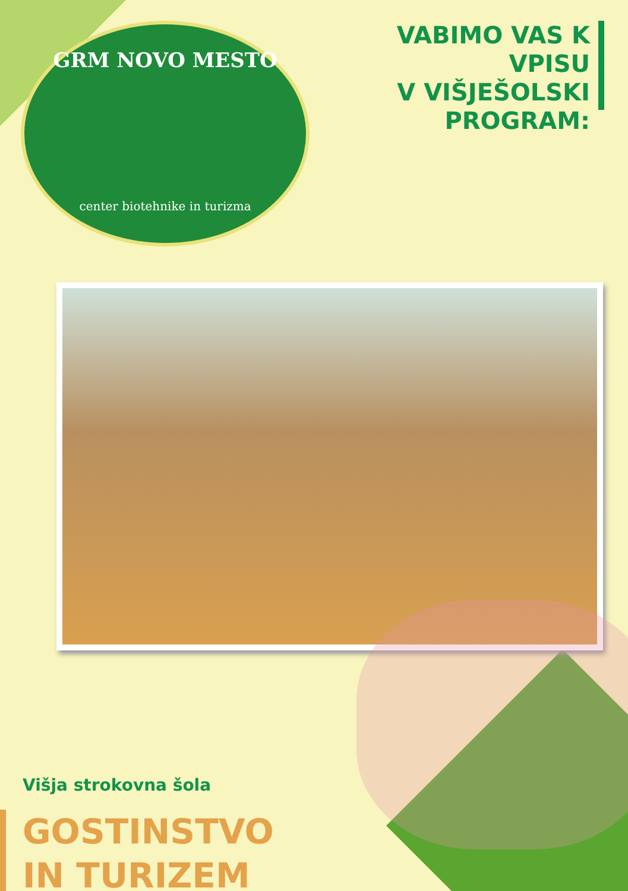GRM NOVO MESTO
center biotehnike in turizma
VABIMO VAS K VPISU
V VIŠJEŠOLSKI
PROGRAM:
Višja strokovna šola
GOSTINSTVO
IN TURIZEM